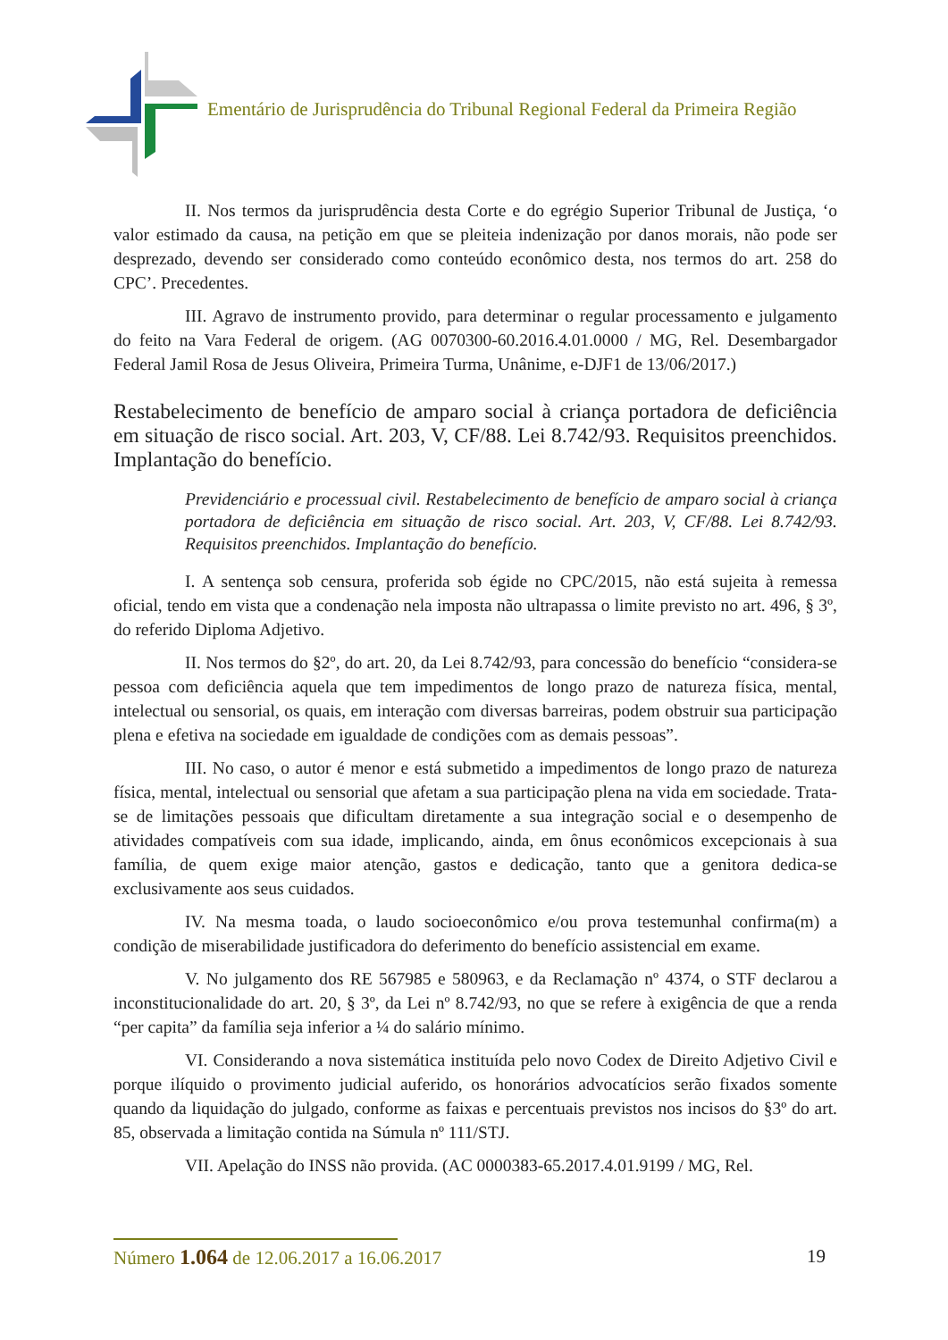Ementário de Jurisprudência do Tribunal Regional Federal da Primeira Região
II. Nos termos da jurisprudência desta Corte e do egrégio Superior Tribunal de Justiça, ‘o valor estimado da causa, na petição em que se pleiteia indenização por danos morais, não pode ser desprezado, devendo ser considerado como conteúdo econômico desta, nos termos do art. 258 do CPC’. Precedentes.
III. Agravo de instrumento provido, para determinar o regular processamento e julgamento do feito na Vara Federal de origem. (AG 0070300-60.2016.4.01.0000 / MG, Rel. Desembargador Federal Jamil Rosa de Jesus Oliveira, Primeira Turma, Unânime, e-DJF1 de 13/06/2017.)
Restabelecimento de benefício de amparo social à criança portadora de deficiência em situação de risco social. Art. 203, V, CF/88. Lei 8.742/93. Requisitos preenchidos. Implantação do benefício.
Previdenciário e processual civil. Restabelecimento de benefício de amparo social à criança portadora de deficiência em situação de risco social. Art. 203, V, CF/88. Lei 8.742/93. Requisitos preenchidos. Implantação do benefício.
I. A sentença sob censura, proferida sob égide no CPC/2015, não está sujeita à remessa oficial, tendo em vista que a condenação nela imposta não ultrapassa o limite previsto no art. 496, § 3º, do referido Diploma Adjetivo.
II. Nos termos do §2º, do art. 20, da Lei 8.742/93, para concessão do benefício “considera-se pessoa com deficiência aquela que tem impedimentos de longo prazo de natureza física, mental, intelectual ou sensorial, os quais, em interação com diversas barreiras, podem obstruir sua participação plena e efetiva na sociedade em igualdade de condições com as demais pessoas”.
III. No caso, o autor é menor e está submetido a impedimentos de longo prazo de natureza física, mental, intelectual ou sensorial que afetam a sua participação plena na vida em sociedade. Trata-se de limitações pessoais que dificultam diretamente a sua integração social e o desempenho de atividades compatíveis com sua idade, implicando, ainda, em ônus econômicos excepcionais à sua família, de quem exige maior atenção, gastos e dedicação, tanto que a genitora dedica-se exclusivamente aos seus cuidados.
IV. Na mesma toada, o laudo socioeconômico e/ou prova testemunhal confirma(m) a condição de miserabilidade justificadora do deferimento do benefício assistencial em exame.
V. No julgamento dos RE 567985 e 580963, e da Reclamação nº 4374, o STF declarou a inconstitucionalidade do art. 20, § 3º, da Lei nº 8.742/93, no que se refere à exigência de que a renda “per capita” da família seja inferior a ¼ do salário mínimo.
VI. Considerando a nova sistemática instituída pelo novo Codex de Direito Adjetivo Civil e porque ilíquido o provimento judicial auferido, os honorários advocatícios serão fixados somente quando da liquidação do julgado, conforme as faixas e percentuais previstos nos incisos do §3º do art. 85, observada a limitação contida na Súmula nº 111/STJ.
VII. Apelação do INSS não provida. (AC 0000383-65.2017.4.01.9199 / MG, Rel.
Número 1.064 de 12.06.2017 a 16.06.2017 19